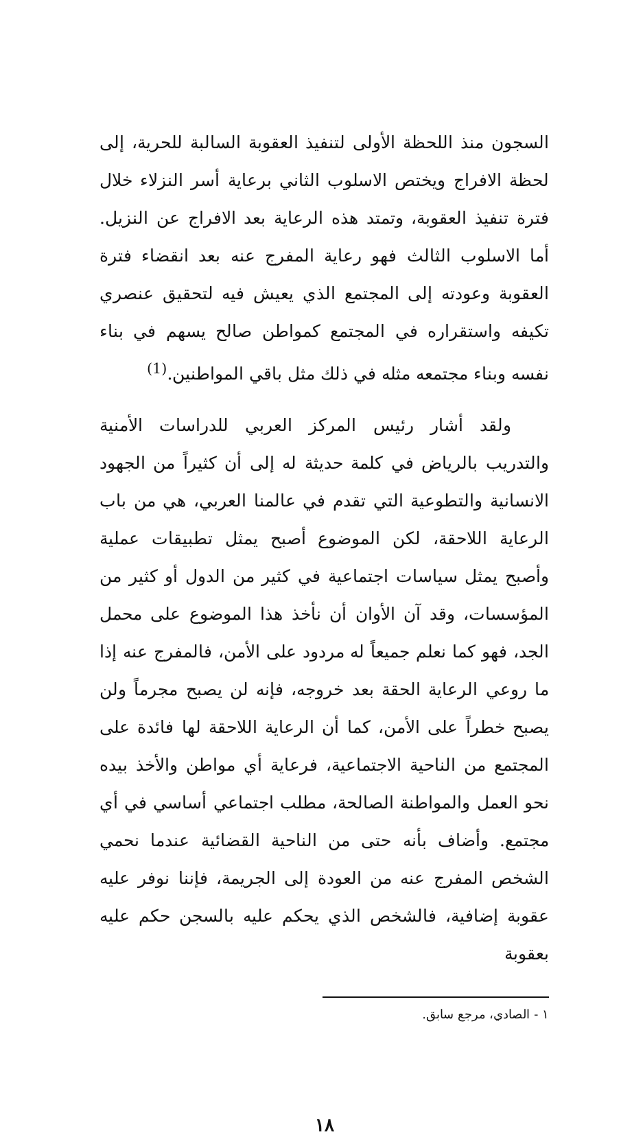السجون منذ اللحظة الأولى لتنفيذ العقوبة السالبة للحرية، إلى لحظة الافراج ويختص الاسلوب الثاني برعاية أسر النزلاء خلال فترة تنفيذ العقوبة، وتمتد هذه الرعاية بعد الافراج عن النزيل. أما الاسلوب الثالث فهو رعاية المفرج عنه بعد انقضاء فترة العقوبة وعودته إلى المجتمع الذي يعيش فيه لتحقيق عنصري تكيفه واستقراره في المجتمع كمواطن صالح يسهم في بناء نفسه وبناء مجتمعه مثله في ذلك مثل باقي المواطنين.<sup>(1)</sup>
ولقد أشار رئيس المركز العربي للدراسات الأمنية والتدريب بالرياض في كلمة حديثة له إلى أن كثيراً من الجهود الانسانية والتطوعية التي تقدم في عالمنا العربي، هي من باب الرعاية اللاحقة، لكن الموضوع أصبح يمثل تطبيقات عملية وأصبح يمثل سياسات اجتماعية في كثير من الدول أو كثير من المؤسسات، وقد آن الأوان أن نأخذ هذا الموضوع على محمل الجد، فهو كما نعلم جميعاً له مردود على الأمن، فالمفرج عنه إذا ما روعي الرعاية الحقة بعد خروجه، فإنه لن يصبح مجرماً ولن يصبح خطراً على الأمن، كما أن الرعاية اللاحقة لها فائدة على المجتمع من الناحية الاجتماعية، فرعاية أي مواطن والأخذ بيده نحو العمل والمواطنة الصالحة، مطلب اجتماعي أساسي في أي مجتمع. وأضاف بأنه حتى من الناحية القضائية عندما نحمي الشخص المفرج عنه من العودة إلى الجريمة، فإننا نوفر عليه عقوبة إضافية، فالشخص الذي يحكم عليه بالسجن حكم عليه بعقوبة
١ - الصادي، مرجع سابق.
١٨